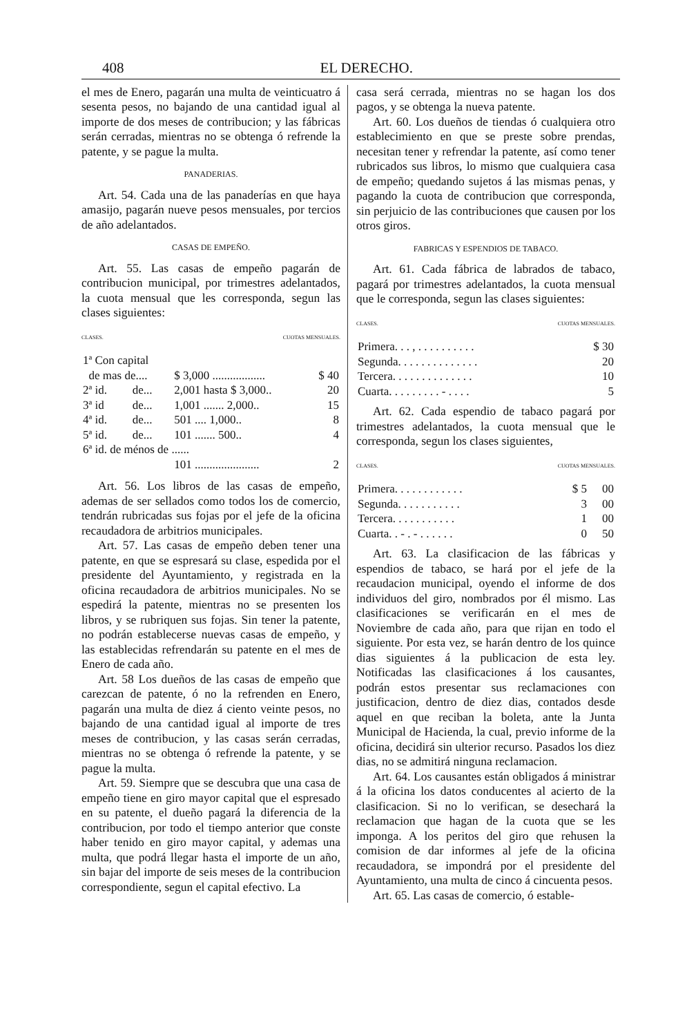408 EL DERECHO.
el mes de Enero, pagarán una multa de veinticuatro á sesenta pesos, no bajando de una cantidad igual al importe de dos meses de contribucion; y las fábricas serán cerradas, mientras no se obtenga ó refrende la patente, y se pague la multa.
PANADERIAS.
Art. 54. Cada una de las panaderías en que haya amasijo, pagarán nueve pesos mensuales, por tercios de año adelantados.
CASAS DE EMPEÑO.
Art. 55. Las casas de empeño pagarán de contribucion municipal, por trimestres adelantados, la cuota mensual que les corresponda, segun las clases siguientes:
CLASES. CUOTAS MENSUALES.
| 1ª Con capital | | | |
| de mas de.... | | $ 3,000 .................. | $ 40 |
| 2ª id. | de... | 2,001 hasta $ 3,000.. | 20 |
| 3ª id | de... | 1,001 ....... 2,000.. | 15 |
| 4ª id. | de... | 501 .... 1,000.. | 8 |
| 5ª id. | de... | 101 ....... 500.. | 4 |
| 6ª id. de ménos de ...... | | | |
| | | 101 ...................... | 2 |
Art. 56. Los libros de las casas de empeño, ademas de ser sellados como todos los de comercio, tendrán rubricadas sus fojas por el jefe de la oficina recaudadora de arbitrios municipales.
Art. 57. Las casas de empeño deben tener una patente, en que se espresará su clase, espedida por el presidente del Ayuntamiento, y registrada en la oficina recaudadora de arbitrios municipales. No se espedirá la patente, mientras no se presenten los libros, y se rubriquen sus fojas. Sin tener la patente, no podrán establecerse nuevas casas de empeño, y las establecidas refrendarán su patente en el mes de Enero de cada año.
Art. 58 Los dueños de las casas de empeño que carezcan de patente, ó no la refrenden en Enero, pagarán una multa de diez á ciento veinte pesos, no bajando de una cantidad igual al importe de tres meses de contribucion, y las casas serán cerradas, mientras no se obtenga ó refrende la patente, y se pague la multa.
Art. 59. Siempre que se descubra que una casa de empeño tiene en giro mayor capital que el espresado en su patente, el dueño pagará la diferencia de la contribucion, por todo el tiempo anterior que conste haber tenido en giro mayor capital, y ademas una multa, que podrá llegar hasta el importe de un año, sin bajar del importe de seis meses de la contribucion correspondiente, segun el capital efectivo. La
casa será cerrada, mientras no se hagan los dos pagos, y se obtenga la nueva patente.
Art. 60. Los dueños de tiendas ó cualquiera otro establecimiento en que se preste sobre prendas, necesitan tener y refrendar la patente, así como tener rubricados sus libros, lo mismo que cualquiera casa de empeño; quedando sujetos á las mismas penas, y pagando la cuota de contribucion que corresponda, sin perjuicio de las contribuciones que causen por los otros giros.
FABRICAS Y ESPENDIOS DE TABACO.
Art. 61. Cada fábrica de labrados de tabaco, pagará por trimestres adelantados, la cuota mensual que le corresponda, segun las clases siguientes:
CLASES. CUOTAS MENSUALES.
| Primera. . . , . . . . . . . . . . | $ 30 |
| Segunda. . . . . . . . . . . . . . | 20 |
| Tercera. . . . . . . . . . . . . . | 10 |
| Cuarta. . . . . . . . . - . . . . | 5 |
Art. 62. Cada espendio de tabaco pagará por trimestres adelantados, la cuota mensual que le corresponda, segun los clases siguientes,
CLASES. CUOTAS MENSUALES.
| Primera. . . . . . . . . . . . | $ 5 | 00 |
| Segunda. . . . . . . . . . . | 3 | 00 |
| Tercera. . . . . . . . . . . | 1 | 00 |
| Cuarta. . - . - . . . . . . | 0 | 50 |
Art. 63. La clasificacion de las fábricas y espendios de tabaco, se hará por el jefe de la recaudacion municipal, oyendo el informe de dos individuos del giro, nombrados por él mismo. Las clasificaciones se verificarán en el mes de Noviembre de cada año, para que rijan en todo el siguiente. Por esta vez, se harán dentro de los quince dias siguientes á la publicacion de esta ley. Notificadas las clasificaciones á los causantes, podrán estos presentar sus reclamaciones con justificacion, dentro de diez dias, contados desde aquel en que reciban la boleta, ante la Junta Municipal de Hacienda, la cual, previo informe de la oficina, decidirá sin ulterior recurso. Pasados los diez dias, no se admitirá ninguna reclamacion.
Art. 64. Los causantes están obligados á ministrar á la oficina los datos conducentes al acierto de la clasificacion. Si no lo verifican, se desechará la reclamacion que hagan de la cuota que se les imponga. A los peritos del giro que rehusen la comision de dar informes al jefe de la oficina recaudadora, se impondrá por el presidente del Ayuntamiento, una multa de cinco á cincuenta pesos.
Art. 65. Las casas de comercio, ó estable-